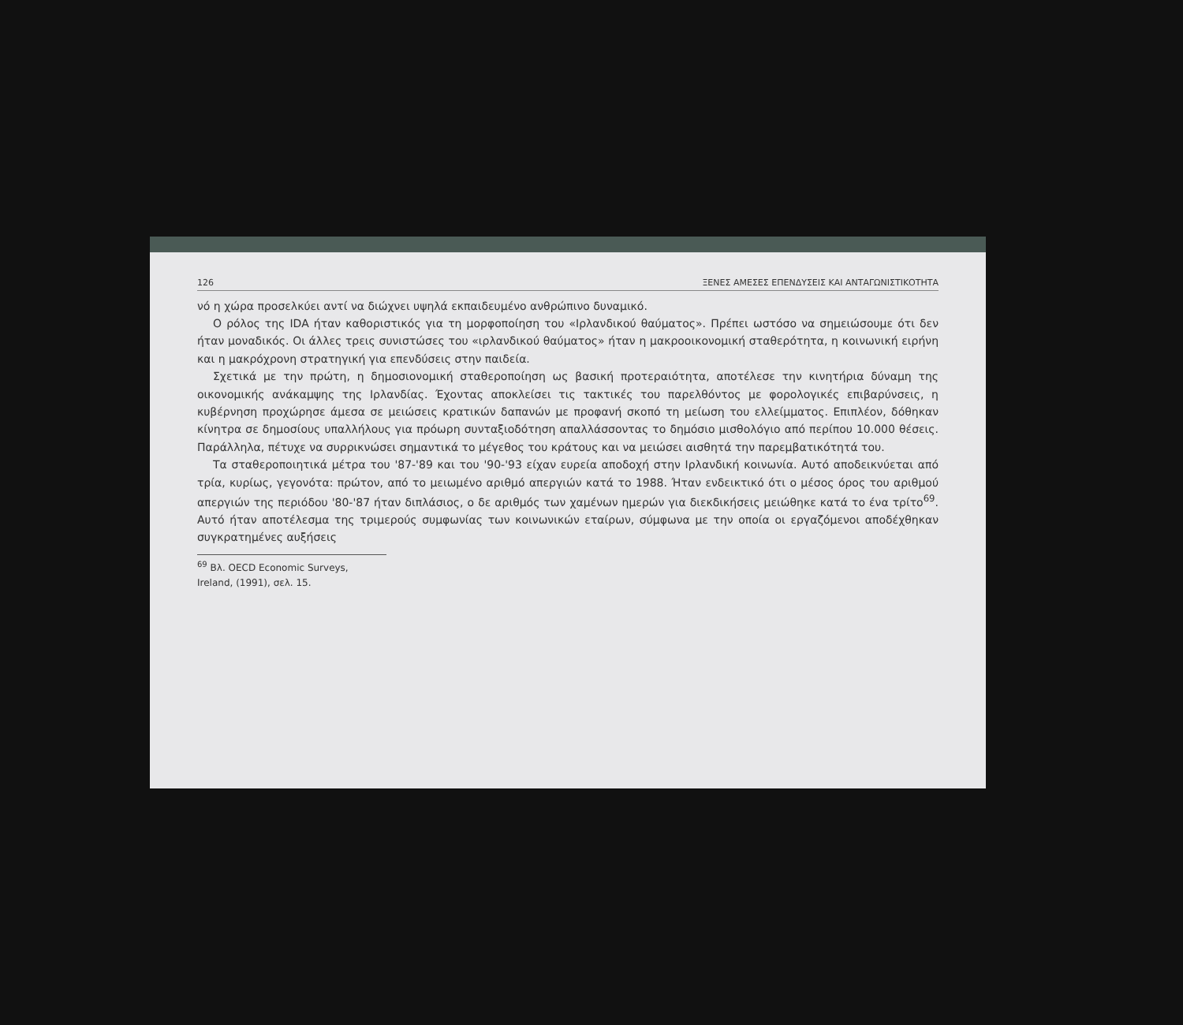126 ΞΕΝΕΣ ΑΜΕΣΕΣ ΕΠΕΝΔΥΣΕΙΣ ΚΑΙ ΑΝΤΑΓΩΝΙΣΤΙΚΟΤΗΤΑ
νό η χώρα προσελκύει αντί να διώχνει υψηλά εκπαιδευμένο ανθρώπινο δυναμικό.
Ο ρόλος της IDA ήταν καθοριστικός για τη μορφοποίηση του «Ιρλανδικού θαύματος». Πρέπει ωστόσο να σημειώσουμε ότι δεν ήταν μοναδικός. Οι άλλες τρεις συνιστώσες του «ιρλανδικού θαύματος» ήταν η μακροοικονομική σταθερότητα, η κοινωνική ειρήνη και η μακρόχρονη στρατηγική για επενδύσεις στην παιδεία.
Σχετικά με την πρώτη, η δημοσιονομική σταθεροποίηση ως βασική προτεραιότητα, αποτέλεσε την κινητήρια δύναμη της οικονομικής ανάκαμψης της Ιρλανδίας. Έχοντας αποκλείσει τις τακτικές του παρελθόντος με φορολογικές επιβαρύνσεις, η κυβέρνηση προχώρησε άμεσα σε μειώσεις κρατικών δαπανών με προφανή σκοπό τη μείωση του ελλείμματος. Επιπλέον, δόθηκαν κίνητρα σε δημοσίους υπαλλήλους για πρόωρη συνταξιοδότηση απαλλάσσοντας το δημόσιο μισθολόγιο από περίπου 10.000 θέσεις. Παράλληλα, πέτυχε να συρρικνώσει σημαντικά το μέγεθος του κράτους και να μειώσει αισθητά την παρεμβατικότητά του.
Τα σταθεροποιητικά μέτρα του '87-'89 και του '90-'93 είχαν ευρεία αποδοχή στην Ιρλανδική κοινωνία. Αυτό αποδεικνύεται από τρία, κυρίως, γεγονότα: πρώτον, από το μειωμένο αριθμό απεργιών κατά το 1988. Ήταν ενδεικτικό ότι ο μέσος όρος του αριθμού απεργιών της περιόδου '80-'87 ήταν διπλάσιος, ο δε αριθμός των χαμένων ημερών για διεκδικήσεις μειώθηκε κατά το ένα τρίτο<sup>69</sup>. Αυτό ήταν αποτέλεσμα της τριμερούς συμφωνίας των κοινωνικών εταίρων, σύμφωνα με την οποία οι εργαζόμενοι αποδέχθηκαν συγκρατημένες αυξήσεις
<sup>69</sup> Βλ. OECD Economic Surveys, Ireland, (1991), σελ. 15.